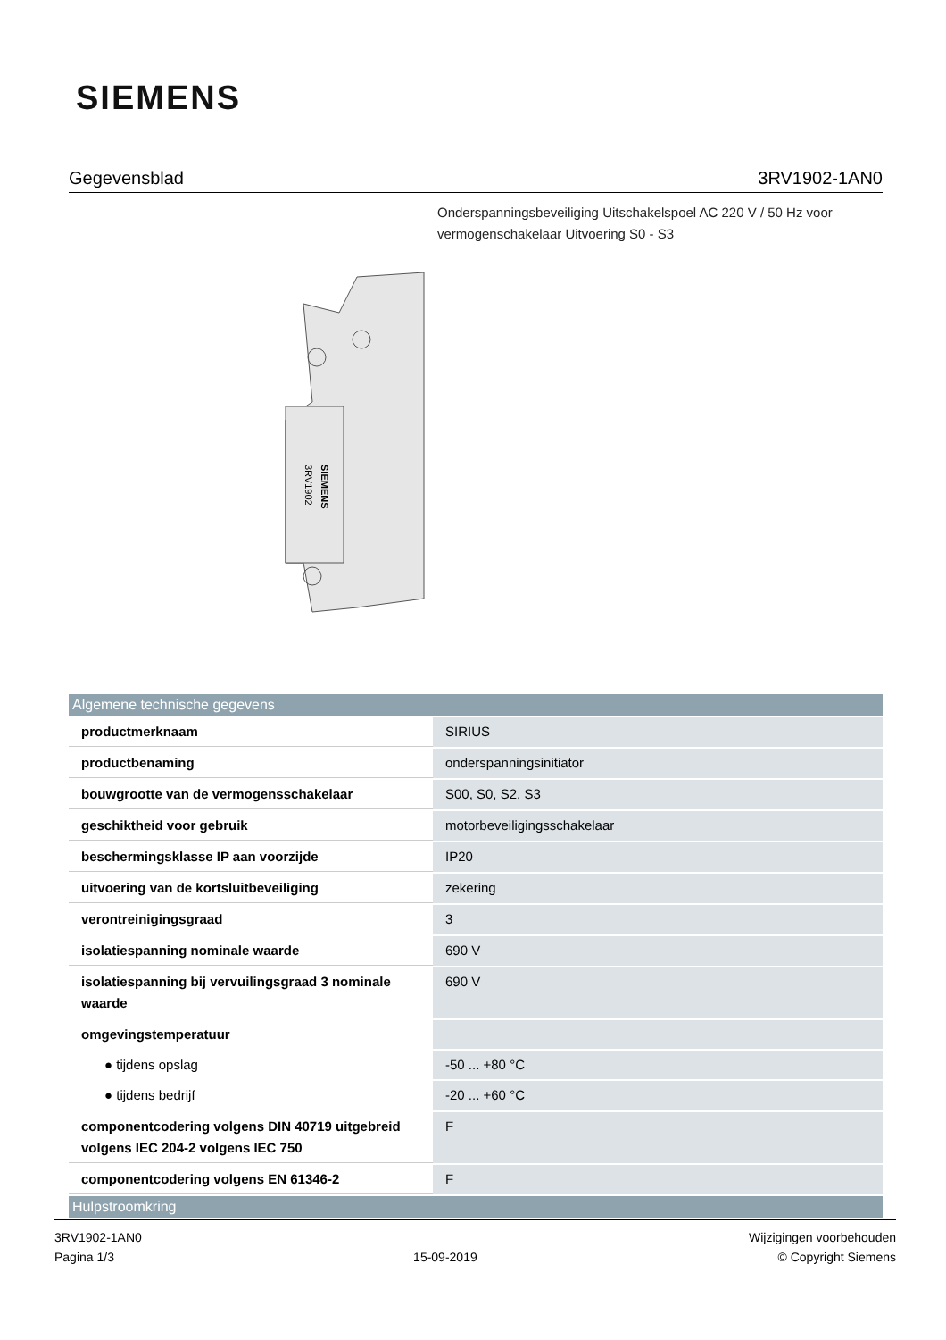SIEMENS
Gegevensblad 3RV1902-1AN0
Onderspanningsbeveiliging Uitschakelspoel AC 220 V / 50 Hz voor vermogenschakelaar Uitvoering S0 - S3
SIEMENS
3RV1902
| Algemene technische gegevens | |
| --- | --- |
| productmerknaam | SIRIUS |
| productbenaming | onderspanningsinitiator |
| bouwgrootte van de vermogensschakelaar | S00, S0, S2, S3 |
| geschiktheid voor gebruik | motorbeveiligingsschakelaar |
| beschermingsklasse IP aan voorzijde | IP20 |
| uitvoering van de kortsluitbeveiliging | zekering |
| verontreinigingsgraad | 3 |
| isolatiespanning nominale waarde | 690 V |
| isolatiespanning bij vervuilingsgraad 3 nominale waarde | 690 V |
| omgevingstemperatuur | |
| ● tijdens opslag | -50 ... +80 °C |
| ● tijdens bedrijf | -20 ... +60 °C |
| componentcodering volgens DIN 40719 uitgebreid volgens IEC 204-2 volgens IEC 750 | F |
| componentcodering volgens EN 61346-2 | F |
| Hulpstroomkring | |
3RV1902-1AN0
Pagina 1/3
15-09-2019
Wijzigingen voorbehouden
© Copyright Siemens